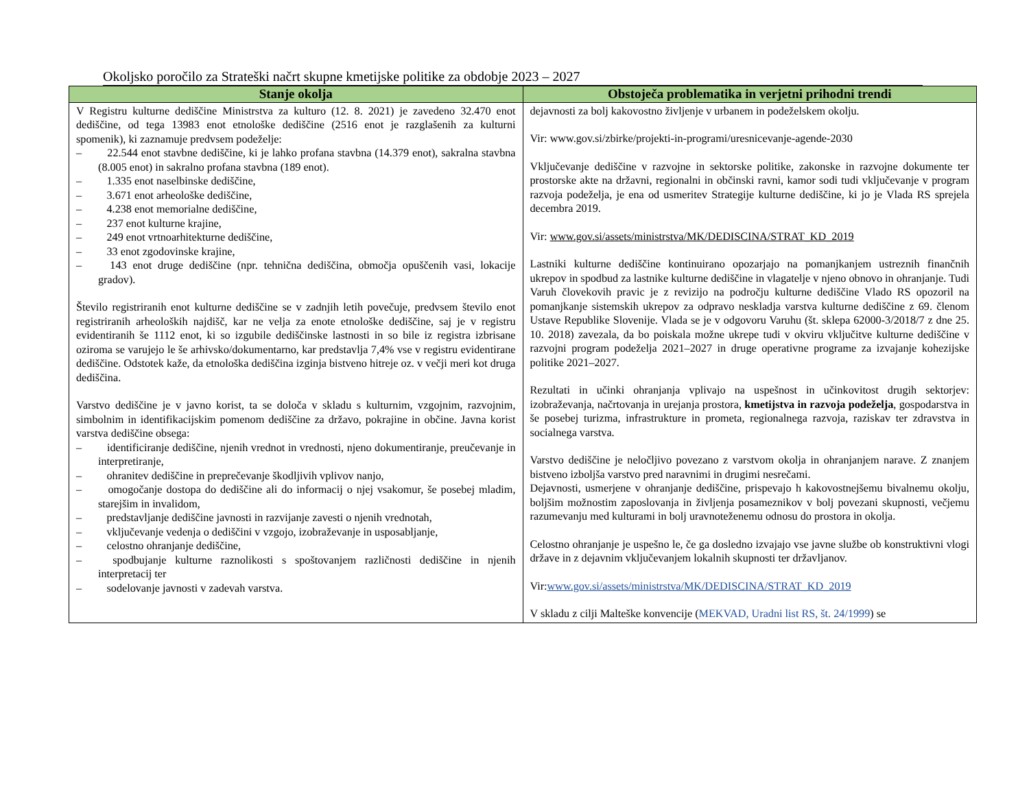Okoljsko poročilo za Strateški načrt skupne kmetijske politike za obdobje 2023 – 2027
| Stanje okolja | Obstoječa problematika in verjetni prihodni trendi |
| --- | --- |
| V Registru kulturne dediščine Ministrstva za kulturo (12. 8. 2021) je zavedeno 32.470 enot dediščine, od tega 13983 enot etnološke dediščine (2516 enot je razglašenih za kulturni spomenik), ki zaznamuje predvsem podeželje: – 22.544 enot stavbne dediščine, ki je lahko profana stavbna (14.379 enot), sakralna stavbna (8.005 enot) in sakralno profana stavbna (189 enot). – 1.335 enot naselbinske dediščine, – 3.671 enot arheološke dediščine, – 4.238 enot memorialne dediščine, – 237 enot kulturne krajine, – 249 enot vrtnoarhitekturne dediščine, – 33 enot zgodovinske krajine, – 143 enot druge dediščine (npr. tehnična dediščina, območja opuščenih vasi, lokacije gradov). Število registriranih enot kulturne dediščine se v zadnjih letih povečuje, predvsem število enot registriranih arheoloških najdišč, kar ne velja za enote etnološke dediščine, saj je v registru evidentiranih še 1112 enot, ki so izgubile dediščinske lastnosti in so bile iz registra izbrisane oziroma se varujejo le še arhivsko/dokumentarno, kar predstavlja 7,4% vse v registru evidentirane dediščine. Odstotek kaže, da etnološka dediščina izginja bistveno hitreje oz. v večji meri kot druga dediščina. Varstvo dediščine je v javno korist, ta se določa v skladu s kulturnim, vzgojnim, razvojnim, simbolnim in identifikacijskim pomenom dediščine za državo, pokrajine in občine. Javna korist varstva dediščine obsega: – identificiranje dediščine, njenih vrednot in vrednosti, njeno dokumentiranje, preučevanje in interpretiranje, – ohranitev dediščine in preprečevanje škodljivih vplivov nanjo, – omogočanje dostopa do dediščine ali do informacij o njej vsakomur, še posebej mladim, starejšim in invalidom, – predstavljanje dediščine javnosti in razvijanje zavesti o njenih vrednotah, – vključevanje vedenja o dediščini v vzgojo, izobraževanje in usposabljanje, – celostno ohranjanje dediščine, – spodbujanje kulturne raznolikosti s spoštovanjem različnosti dediščine in njenih interpretacij ter – sodelovanje javnosti v zadevah varstva. | dejavnosti za bolj kakovostno življenje v urbanem in podeželskem okolju. Vir: www.gov.si/zbirke/projekti-in-programi/uresnicevanje-agende-2030 Vključevanje dediščine v razvojne in sektorske politike, zakonske in razvojne dokumente ter prostorske akte na državni, regionalni in občinski ravni, kamor sodi tudi vključevanje v program razvoja podeželja, je ena od usmeritev Strategije kulturne dediščine, ki jo je Vlada RS sprejela decembra 2019. Vir: www.gov.si/assets/ministrstva/MK/DEDISCINA/STRAT_KD_2019 Lastniki kulturne dediščine kontinuirano opozarjajo na pomanjkanjem ustreznih finančnih ukrepov in spodbud za lastnike kulturne dediščine in vlagatelje v njeno obnovo in ohranjanje. Tudi Varuh človekovih pravic je z revizijo na področju kulturne dediščine Vlado RS opozoril na pomanjkanje sistemskih ukrepov za odpravo neskladja varstva kulturne dediščine z 69. členom Ustave Republike Slovenije. Vlada se je v odgovoru Varuhu (št. sklepa 62000-3/2018/7 z dne 25. 10. 2018) zavezala, da bo poiskala možne ukrepe tudi v okviru vključitve kulturne dediščine v razvojni program podeželja 2021–2027 in druge operativne programe za izvajanje kohezijske politike 2021–2027. Rezultati in učinki ohranjanja vplivajo na uspešnost in učinkovitost drugih sektorjev: izobraževanja, načrtovanja in urejanja prostora, kmetijstva in razvoja podeželja , gospodarstva in še posebej turizma, infrastrukture in prometa, regionalnega razvoja, raziskav ter zdravstva in socialnega varstva. Varstvo dediščine je neločljivo povezano z varstvom okolja in ohranjanjem narave. Z znanjem bistveno izboljša varstvo pred naravnimi in drugimi nesrečami. Dejavnosti, usmerjene v ohranjanje dediščine, prispevajo h kakovostnejšemu bivalnemu okolju, boljšim možnostim zaposlovanja in življenja posameznikov v bolj povezani skupnosti, večjemu razumevanju med kulturami in bolj uravnoteženemu odnosu do prostora in okolja. Celostno ohranjanje je uspešno le, če ga dosledno izvajajo vse javne službe ob konstruktivni vlogi države in z dejavnim vključevanjem lokalnih skupnosti ter državljanov. Vir: www.gov.si/assets/ministrstva/MK/DEDISCINA/STRAT_KD_2019 V skladu z cilji Malteške konvencije ( MEKVAD, Uradni list RS, št. 24/1999 ) se |